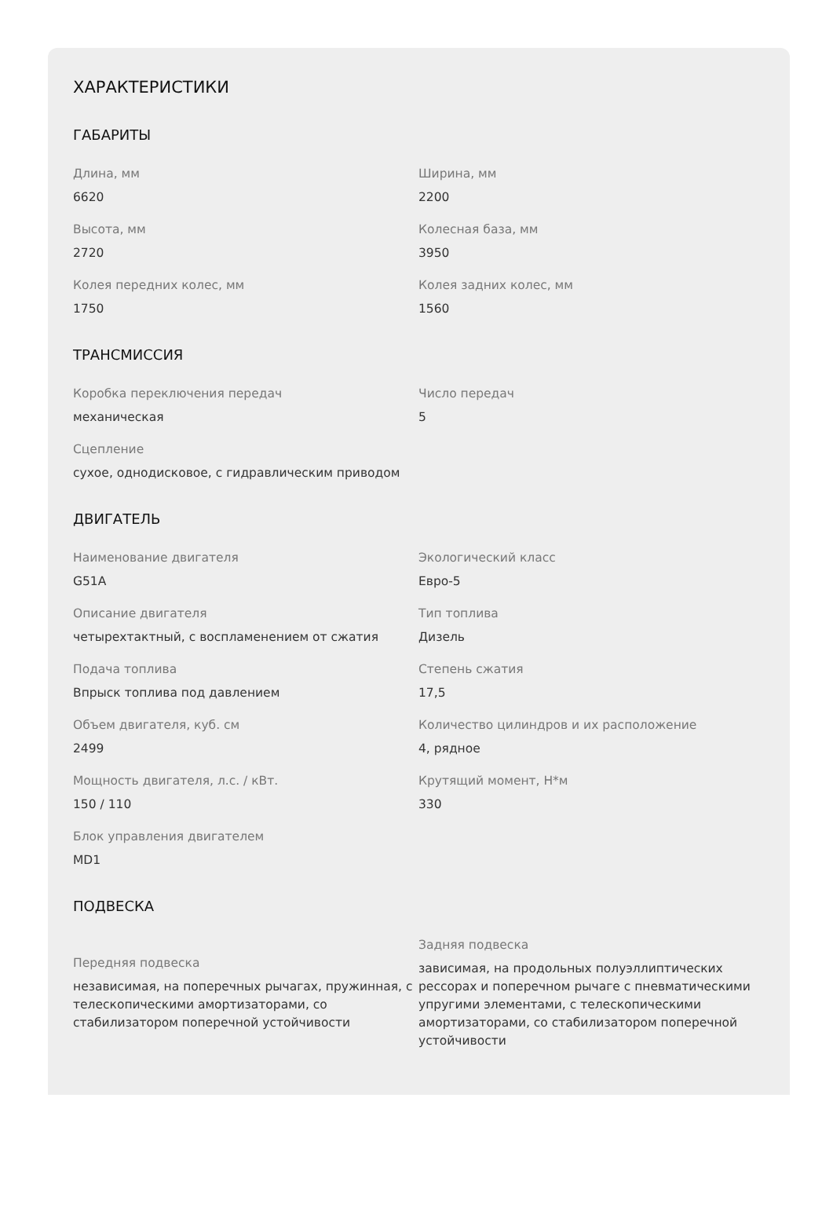ХАРАКТЕРИСТИКИ
ГАБАРИТЫ
Длина, мм
6620
Ширина, мм
2200
Высота, мм
2720
Колесная база, мм
3950
Колея передних колес, мм
1750
Колея задних колес, мм
1560
ТРАНСМИССИЯ
Коробка переключения передач
механическая
Число передач
5
Сцепление
сухое, однодисковое, с гидравлическим приводом
ДВИГАТЕЛЬ
Наименование двигателя
G51A
Экологический класс
Евро-5
Описание двигателя
четырехтактный, с воспламенением от сжатия
Тип топлива
Дизель
Подача топлива
Впрыск топлива под давлением
Степень сжатия
17,5
Объем двигателя, куб. см
2499
Количество цилиндров и их расположение
4, рядное
Мощность двигателя, л.с. / кВт.
150 / 110
Крутящий момент, Н*м
330
Блок управления двигателем
MD1
ПОДВЕСКА
Передняя подвеска
независимая, на поперечных рычагах, пружинная, с телескопическими амортизаторами, со стабилизатором поперечной устойчивости
Задняя подвеска
зависимая, на продольных полуэллиптических рессорах и поперечном рычаге с пневматическими упругими элементами, с телескопическими амортизаторами, со стабилизатором поперечной устойчивости